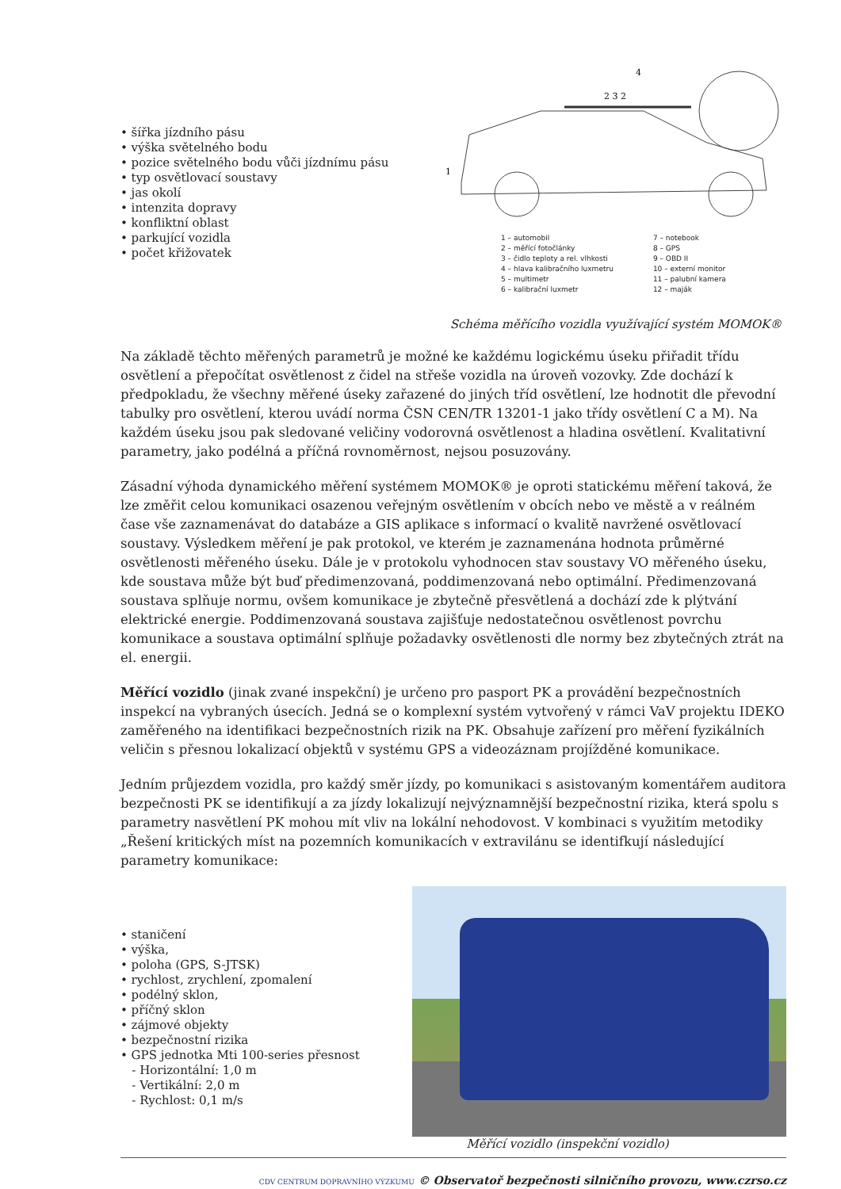• šířka jízdního pásu
• výška světelného bodu
• pozice světelného bodu vůči jízdnímu pásu
• typ osvětlovací soustavy
• jas okolí
• intenzita dopravy
• konfliktní oblast
• parkující vozidla
• počet křižovatek
1
2 3 2
4
1 – automobil
2 – měřící fotočlánky
3 – čidlo teploty a rel. vlhkosti
4 – hlava kalibračního luxmetru
5 – multimetr
6 – kalibrační luxmetr
7 – notebook
8 – GPS
9 – OBD II
10 – externí monitor
11 – palubní kamera
12 – maják
Schéma měřícího vozidla využívající systém MOMOK®
Na základě těchto měřených parametrů je možné ke každému logickému úseku přiřadit třídu osvětlení a přepočítat osvětlenost z čidel na střeše vozidla na úroveň vozovky. Zde dochází k předpokladu, že všechny měřené úseky zařazené do jiných tříd osvětlení, lze hodnotit dle převodní tabulky pro osvětlení, kterou uvádí norma ČSN CEN/TR 13201-1 jako třídy osvětlení C a M). Na každém úseku jsou pak sledované veličiny vodorovná osvětlenost a hladina osvětlení. Kvalitativní parametry, jako podélná a příčná rovnoměrnost, nejsou posuzovány.
Zásadní výhoda dynamického měření systémem MOMOK® je oproti statickému měření taková, že lze změřit celou komunikaci osazenou veřejným osvětlením v obcích nebo ve městě a v reálném čase vše zaznamenávat do databáze a GIS aplikace s informací o kvalitě navržené osvětlovací soustavy. Výsledkem měření je pak protokol, ve kterém je zaznamenána hodnota průměrné osvětlenosti měřeného úseku. Dále je v protokolu vyhodnocen stav soustavy VO měřeného úseku, kde soustava může být buď předimenzovaná, poddimenzovaná nebo optimální. Předimenzovaná soustava splňuje normu, ovšem komunikace je zbytečně přesvětlená a dochází zde k plýtvání elektrické energie. Poddimenzovaná soustava zajišťuje nedostatečnou osvětlenost povrchu komunikace a soustava optimální splňuje požadavky osvětlenosti dle normy bez zbytečných ztrát na el. energii.
Měřící vozidlo (jinak zvané inspekční) je určeno pro pasport PK a provádění bezpečnostních inspekcí na vybraných úsecích. Jedná se o komplexní systém vytvořený v rámci VaV projektu IDEKO zaměřeného na identifikaci bezpečnostních rizik na PK. Obsahuje zařízení pro měření fyzikálních veličin s přesnou lokalizací objektů v systému GPS a videozáznam projížděné komunikace.
Jedním průjezdem vozidla, pro každý směr jízdy, po komunikaci s asistovaným komentářem auditora bezpečnosti PK se identifikují a za jízdy lokalizují nejvýznamnější bezpečnostní rizika, která spolu s parametry nasvětlení PK mohou mít vliv na lokální nehodovost. V kombinaci s využitím metodiky „Řešení kritických míst na pozemních komunikacích v extravilánu se identifkují následující parametry komunikace:
• staničení
• výška,
• poloha (GPS, S-JTSK)
• rychlost, zrychlení, zpomalení
• podélný sklon,
• příčný sklon
• zájmové objekty
• bezpečnostní rizika
• GPS jednotka Mti 100-series přesnost
- Horizontální: 1,0 m
- Vertikální: 2,0 m
- Rychlost: 0,1 m/s
Měřící vozidlo (inspekční vozidlo)
CDV CENTRUM DOPRAVNÍHO VÝZKUMU © Observatoř bezpečnosti silničního provozu, www.czrso.cz